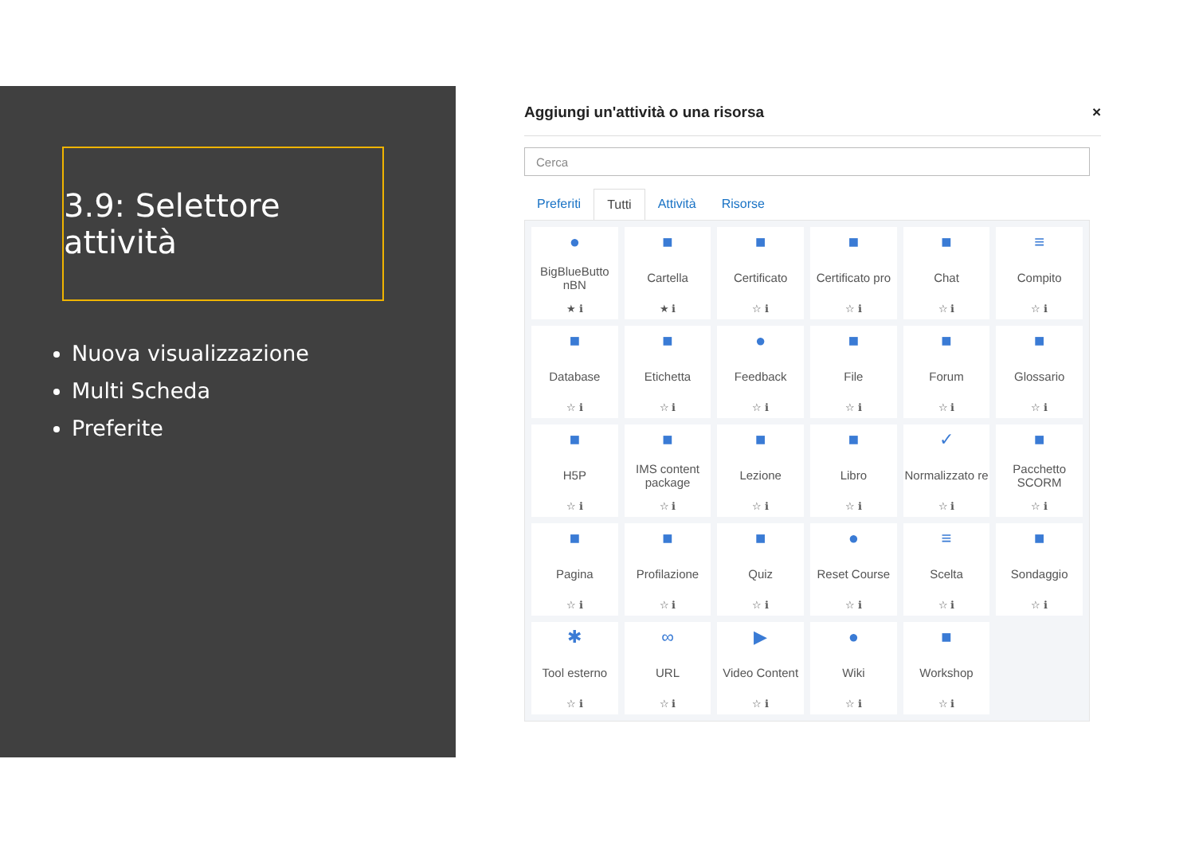3.9: Selettore attività
Nuova visualizzazione
Multi Scheda
Preferite
Aggiungi un'attività o una risorsa ×
Cerca
Preferiti Tutti Attività Risorse
●
BigBlueButto nBN
★ ℹ
■
Cartella
★ ℹ
■
Certificato
☆ ℹ
■
Certificato pro
☆ ℹ
■
Chat
☆ ℹ
≡
Compito
☆ ℹ
■
Database
☆ ℹ
■
Etichetta
☆ ℹ
●
Feedback
☆ ℹ
■
File
☆ ℹ
■
Forum
☆ ℹ
■
Glossario
☆ ℹ
■
H5P
☆ ℹ
■
IMS content package
☆ ℹ
■
Lezione
☆ ℹ
■
Libro
☆ ℹ
✓
Normalizzato re
☆ ℹ
■
Pacchetto SCORM
☆ ℹ
■
Pagina
☆ ℹ
■
Profilazione
☆ ℹ
■
Quiz
☆ ℹ
●
Reset Course
☆ ℹ
≡
Scelta
☆ ℹ
■
Sondaggio
☆ ℹ
✱
Tool esterno
☆ ℹ
∞
URL
☆ ℹ
▶
Video Content
☆ ℹ
●
Wiki
☆ ℹ
■
Workshop
☆ ℹ